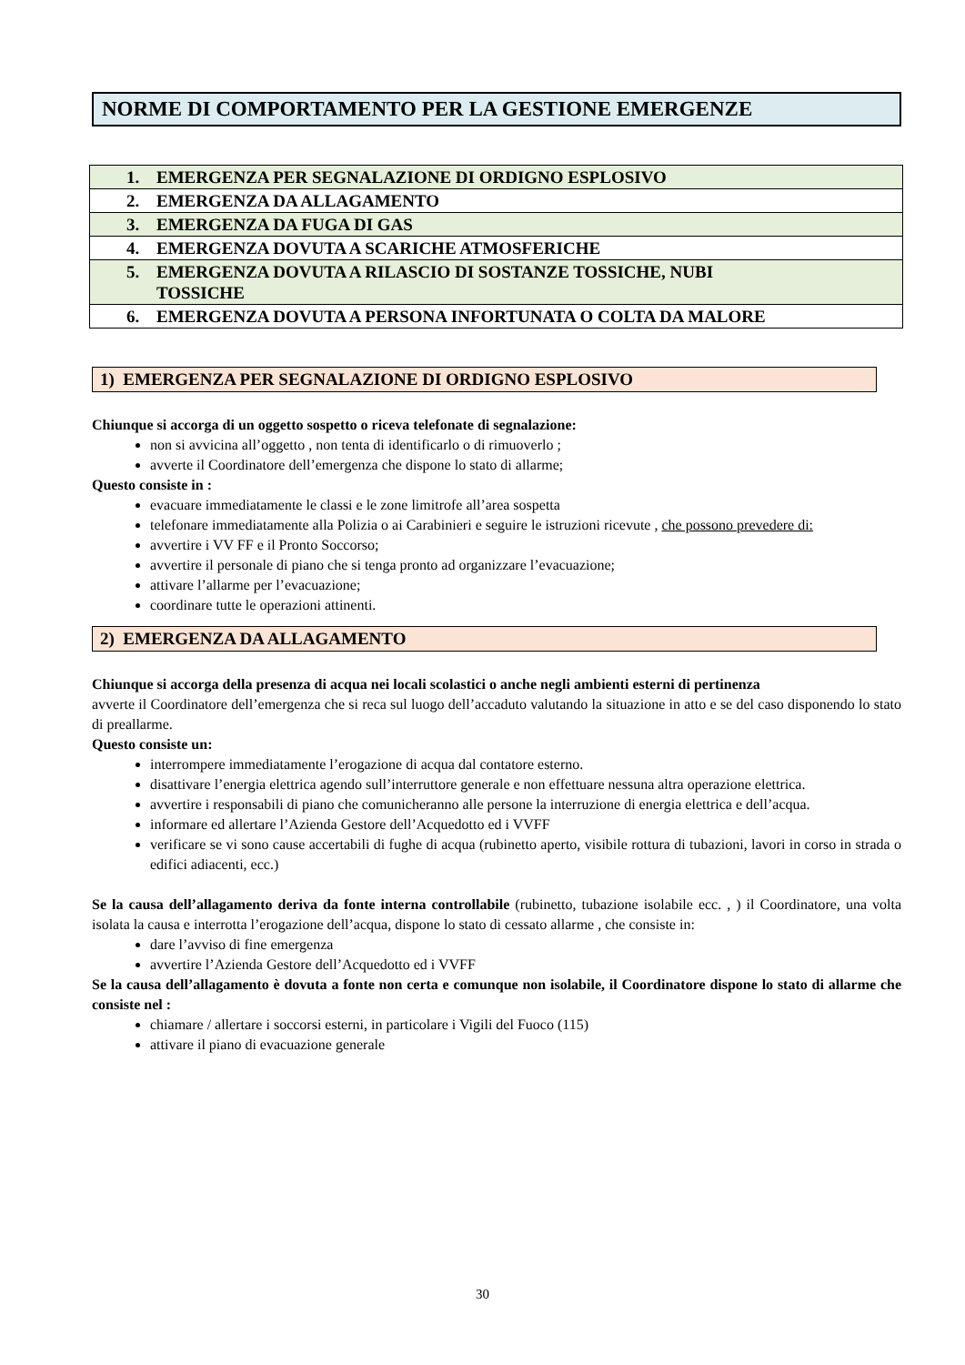NORME DI COMPORTAMENTO PER LA GESTIONE EMERGENZE
| 1. EMERGENZA PER SEGNALAZIONE DI ORDIGNO ESPLOSIVO |
| 2. EMERGENZA DA ALLAGAMENTO |
| 3. EMERGENZA DA FUGA DI GAS |
| 4. EMERGENZA DOVUTA A SCARICHE ATMOSFERICHE |
| 5. EMERGENZA DOVUTA A RILASCIO DI SOSTANZE TOSSICHE, NUBI TOSSICHE |
| 6. EMERGENZA DOVUTA A PERSONA INFORTUNATA O COLTA DA MALORE |
1) EMERGENZA PER SEGNALAZIONE DI ORDIGNO ESPLOSIVO
Chiunque si accorga di un oggetto sospetto o riceva telefonate di segnalazione:
non si avvicina all’oggetto , non tenta di identificarlo o di rimuoverlo ;
avverte il Coordinatore dell’emergenza che dispone lo stato di allarme;
Questo consiste in :
evacuare immediatamente le classi e le zone limitrofe all’area sospetta
telefonare immediatamente alla Polizia o ai Carabinieri e seguire le istruzioni ricevute , che possono prevedere di:
avvertire i VV FF e il Pronto Soccorso;
avvertire il personale di piano che si tenga pronto ad organizzare l’evacuazione;
attivare l’allarme per l’evacuazione;
coordinare tutte le operazioni attinenti.
2) EMERGENZA DA ALLAGAMENTO
Chiunque si accorga della presenza di acqua nei locali scolastici o anche negli ambienti esterni di pertinenza
avverte il Coordinatore dell’emergenza che si reca sul luogo dell’accaduto valutando la situazione in atto e se del caso disponendo lo stato di preallarme.
Questo consiste un:
interrompere immediatamente l’erogazione di acqua dal contatore esterno.
disattivare l’energia elettrica agendo sull’interruttore generale e non effettuare nessuna altra operazione elettrica.
avvertire i responsabili di piano che comunicheranno alle persone la interruzione di energia elettrica e dell’acqua.
informare ed allertare l’Azienda Gestore dell’Acquedotto ed i VVFF
verificare se vi sono cause accertabili di fughe di acqua (rubinetto aperto, visibile rottura di tubazioni, lavori in corso in strada o edifici adiacenti, ecc.)
Se la causa dell’allagamento deriva da fonte interna controllabile (rubinetto, tubazione isolabile ecc. , ) il Coordinatore, una volta isolata la causa e interrotta l’erogazione dell’acqua, dispone lo stato di cessato allarme , che consiste in:
dare l’avviso di fine emergenza
avvertire l’Azienda Gestore dell’Acquedotto ed i VVFF
Se la causa dell’allagamento è dovuta a fonte non certa e comunque non isolabile, il Coordinatore dispone lo stato di allarme che consiste nel :
chiamare / allertare i soccorsi esterni, in particolare i Vigili del Fuoco (115)
attivare il piano di evacuazione generale
30